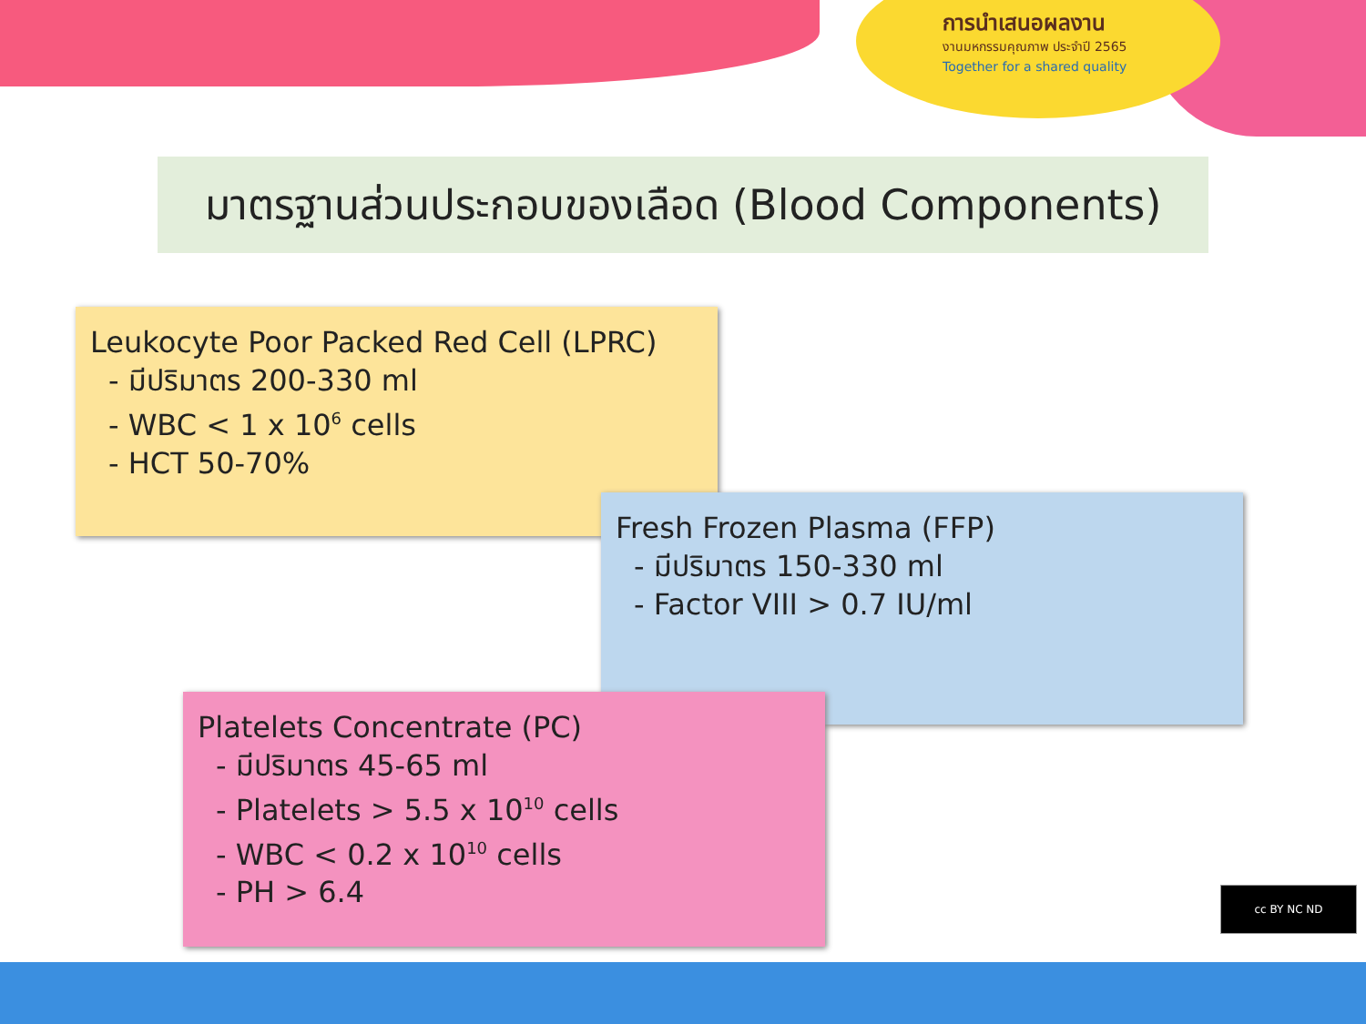การนำเสนอผลงาน
งานมหกรรมคุณภาพ ประจำปี 2565
Together for a shared quality
มาตรฐานส่วนประกอบของเลือด (Blood Components)
Leukocyte Poor Packed Red Cell (LPRC)
- มีปริมาตร 200-330 ml
- WBC < 1 x 10<sup>6</sup> cells
- HCT 50-70%
Fresh Frozen Plasma (FFP)
- มีปริมาตร 150-330 ml
- Factor VIII > 0.7 IU/ml
Platelets Concentrate (PC)
- มีปริมาตร 45-65 ml
- Platelets > 5.5 x 10<sup>10</sup> cells
- WBC < 0.2 x 10<sup>10</sup> cells
- PH > 6.4
cc BY NC ND